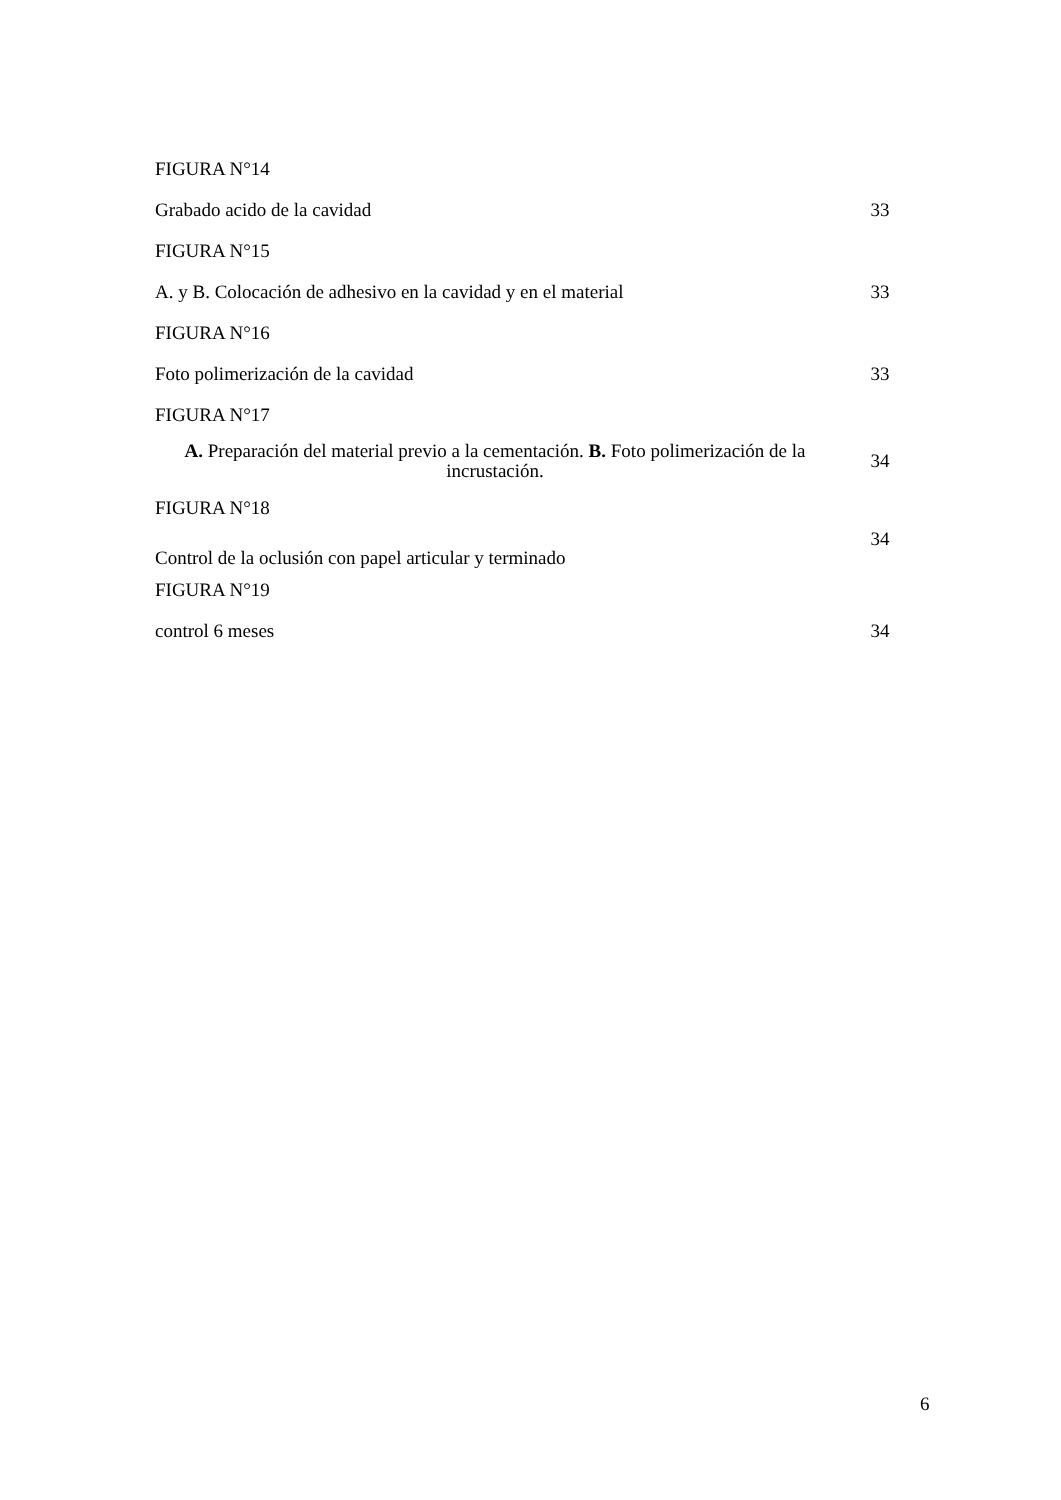| FIGURA N°14 | |
| Grabado acido de la cavidad | 33 |
| FIGURA N°15 | |
| A. y B. Colocación de adhesivo en la cavidad y en el material | 33 |
| FIGURA N°16 | |
| Foto polimerización de la cavidad | 33 |
| FIGURA N°17 | |
| A. Preparación del material previo a la cementación. B. Foto polimerización de la incrustación. | 34 |
| FIGURA N°18 | |
| Control de la oclusión con papel articular y terminado | 34 |
| FIGURA N°19 | |
| control 6 meses | 34 |
6